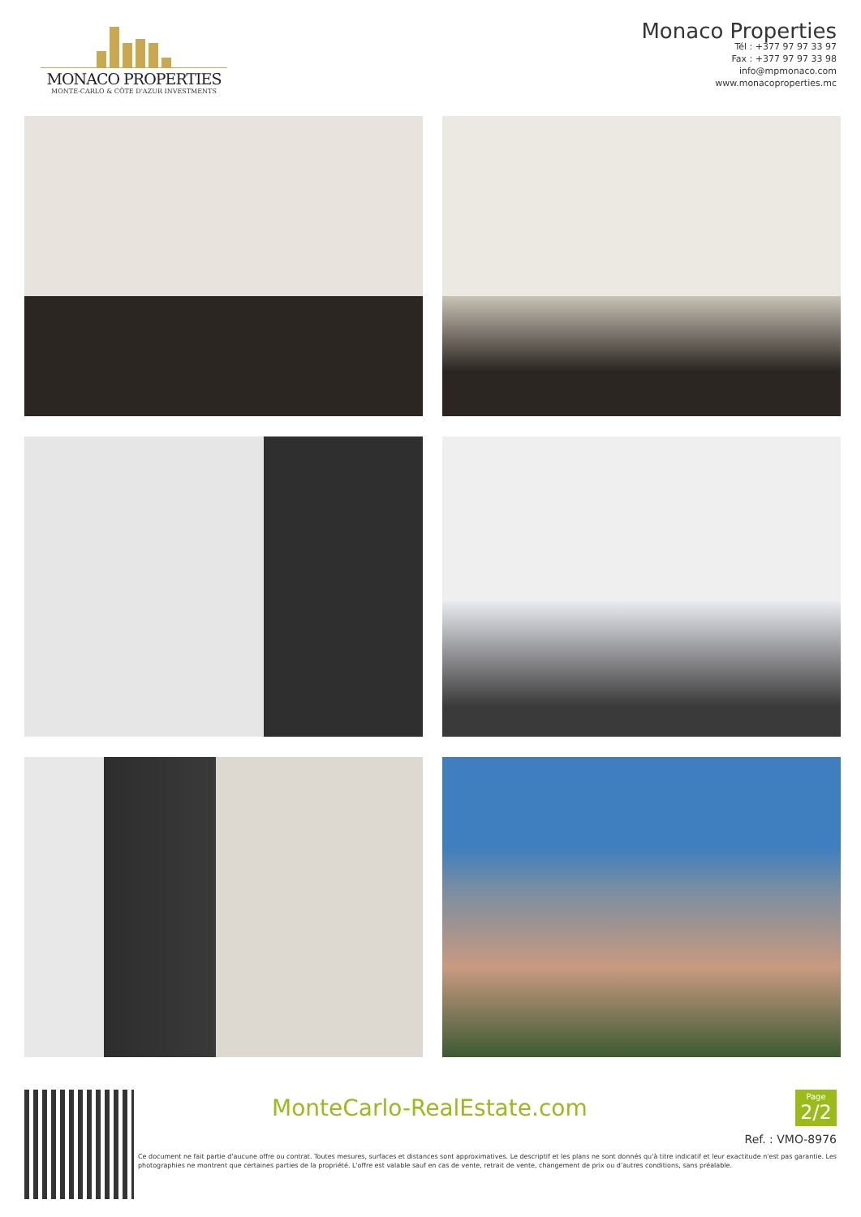MONACO PROPERTIES
MONTE-CARLO & CÔTE D'AZUR INVESTMENTS
Monaco Properties
Tél : +377 97 97 33 97
Fax : +377 97 97 33 98
info@mpmonaco.com
www.monacoproperties.mc
MonteCarlo-RealEstate.com
Page
2/2
Ref. : VMO-8976
Ce document ne fait partie d'aucune offre ou contrat. Toutes mesures, surfaces et distances sont approximatives. Le descriptif et les plans ne sont donnés qu'à titre indicatif et leur exactitude n'est pas garantie. Les photographies ne montrent que certaines parties de la propriété. L'offre est valable sauf en cas de vente, retrait de vente, changement de prix ou d'autres conditions, sans préalable.